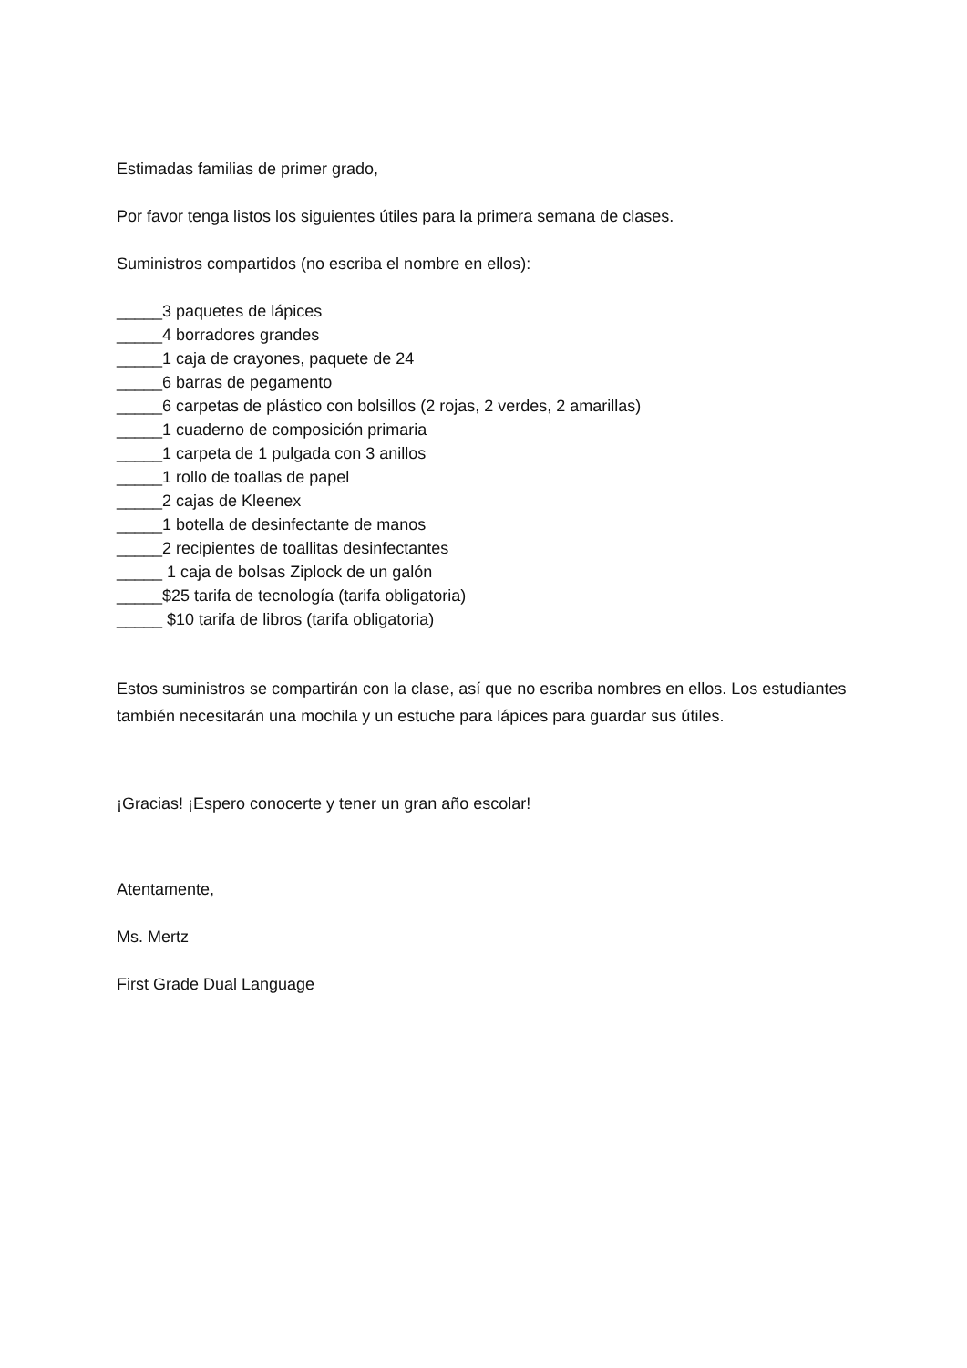Estimadas familias de primer grado,
Por favor tenga listos los siguientes útiles para la primera semana de clases.
Suministros compartidos (no escriba el nombre en ellos):
_____3 paquetes de lápices
_____4 borradores grandes
_____1 caja de crayones, paquete de 24
_____6 barras de pegamento
_____6 carpetas de plástico con bolsillos (2 rojas, 2 verdes, 2 amarillas)
_____1 cuaderno de composición primaria
_____1 carpeta de 1 pulgada con 3 anillos
_____1 rollo de toallas de papel
_____2 cajas de Kleenex
_____1 botella de desinfectante de manos
_____2 recipientes de toallitas desinfectantes
_____ 1 caja de bolsas Ziplock de un galón
_____$25 tarifa de tecnología (tarifa obligatoria)
_____ $10 tarifa de libros (tarifa obligatoria)
Estos suministros se compartirán con la clase, así que no escriba nombres en ellos. Los estudiantes también necesitarán una mochila y un estuche para lápices para guardar sus útiles.
¡Gracias! ¡Espero conocerte y tener un gran año escolar!
Atentamente,
Ms. Mertz
First Grade Dual Language